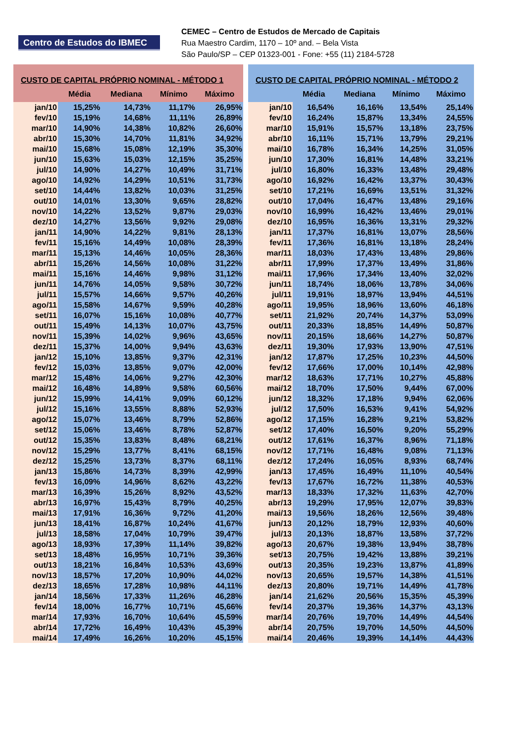Centro de Estudos do IBMEC
CEMEC – Centro de Estudos de Mercado de Capitais
Rua Maestro Cardim, 1170 – 10º and. – Bela Vista
São Paulo/SP – CEP 01323-001 - Fone: +55 (11) 2184-5728
| CUSTO DE CAPITAL PRÓPRIO NOMINAL - MÉTODO 1 | | | | |
| --- | --- | --- | --- | --- |
| | Média | Mediana | Mínimo | Máximo |
| jan/10 | 15,25% | 14,73% | 11,17% | 26,95% |
| fev/10 | 15,19% | 14,68% | 11,11% | 26,89% |
| mar/10 | 14,90% | 14,38% | 10,82% | 26,60% |
| abr/10 | 15,30% | 14,70% | 11,81% | 34,92% |
| mai/10 | 15,68% | 15,08% | 12,19% | 35,30% |
| jun/10 | 15,63% | 15,03% | 12,15% | 35,25% |
| jul/10 | 14,90% | 14,27% | 10,49% | 31,71% |
| ago/10 | 14,92% | 14,29% | 10,51% | 31,73% |
| set/10 | 14,44% | 13,82% | 10,03% | 31,25% |
| out/10 | 14,01% | 13,30% | 9,65% | 28,82% |
| nov/10 | 14,22% | 13,52% | 9,87% | 29,03% |
| dez/10 | 14,27% | 13,56% | 9,92% | 29,08% |
| jan/11 | 14,90% | 14,22% | 9,81% | 28,13% |
| fev/11 | 15,16% | 14,49% | 10,08% | 28,39% |
| mar/11 | 15,13% | 14,46% | 10,05% | 28,36% |
| abr/11 | 15,26% | 14,56% | 10,08% | 31,22% |
| mai/11 | 15,16% | 14,46% | 9,98% | 31,12% |
| jun/11 | 14,76% | 14,05% | 9,58% | 30,72% |
| jul/11 | 15,57% | 14,66% | 9,57% | 40,26% |
| ago/11 | 15,58% | 14,67% | 9,59% | 40,28% |
| set/11 | 16,07% | 15,16% | 10,08% | 40,77% |
| out/11 | 15,49% | 14,13% | 10,07% | 43,75% |
| nov/11 | 15,39% | 14,02% | 9,96% | 43,65% |
| dez/11 | 15,37% | 14,00% | 9,94% | 43,63% |
| jan/12 | 15,10% | 13,85% | 9,37% | 42,31% |
| fev/12 | 15,03% | 13,85% | 9,07% | 42,00% |
| mar/12 | 15,48% | 14,06% | 9,27% | 42,30% |
| mai/12 | 16,48% | 14,89% | 9,58% | 60,56% |
| jun/12 | 15,99% | 14,41% | 9,09% | 60,12% |
| jul/12 | 15,16% | 13,55% | 8,88% | 52,93% |
| ago/12 | 15,07% | 13,46% | 8,79% | 52,86% |
| set/12 | 15,06% | 13,46% | 8,78% | 52,87% |
| out/12 | 15,35% | 13,83% | 8,48% | 68,21% |
| nov/12 | 15,29% | 13,77% | 8,41% | 68,15% |
| dez/12 | 15,25% | 13,73% | 8,37% | 68,11% |
| jan/13 | 15,86% | 14,73% | 8,39% | 42,99% |
| fev/13 | 16,09% | 14,96% | 8,62% | 43,22% |
| mar/13 | 16,39% | 15,26% | 8,92% | 43,52% |
| abr/13 | 16,97% | 15,43% | 8,79% | 40,25% |
| mai/13 | 17,91% | 16,36% | 9,72% | 41,20% |
| jun/13 | 18,41% | 16,87% | 10,24% | 41,67% |
| jul/13 | 18,58% | 17,04% | 10,79% | 39,47% |
| ago/13 | 18,93% | 17,39% | 11,14% | 39,82% |
| set/13 | 18,48% | 16,95% | 10,71% | 39,36% |
| out/13 | 18,21% | 16,84% | 10,53% | 43,69% |
| nov/13 | 18,57% | 17,20% | 10,90% | 44,02% |
| dez/13 | 18,65% | 17,28% | 10,98% | 44,11% |
| jan/14 | 18,56% | 17,33% | 11,26% | 46,28% |
| fev/14 | 18,00% | 16,77% | 10,71% | 45,66% |
| mar/14 | 17,93% | 16,70% | 10,64% | 45,59% |
| abr/14 | 17,72% | 16,49% | 10,43% | 45,39% |
| mai/14 | 17,49% | 16,26% | 10,20% | 45,15% |
| CUSTO DE CAPITAL PRÓPRIO NOMINAL - MÉTODO 2 | | | | |
| --- | --- | --- | --- | --- |
| | Média | Mediana | Mínimo | Máximo |
| jan/10 | 16,54% | 16,16% | 13,54% | 25,14% |
| fev/10 | 16,24% | 15,87% | 13,34% | 24,55% |
| mar/10 | 15,91% | 15,57% | 13,18% | 23,75% |
| abr/10 | 16,11% | 15,71% | 13,79% | 29,21% |
| mai/10 | 16,78% | 16,34% | 14,25% | 31,05% |
| jun/10 | 17,30% | 16,81% | 14,48% | 33,21% |
| jul/10 | 16,80% | 16,33% | 13,48% | 29,48% |
| ago/10 | 16,92% | 16,42% | 13,37% | 30,43% |
| set/10 | 17,21% | 16,69% | 13,51% | 31,32% |
| out/10 | 17,04% | 16,47% | 13,48% | 29,16% |
| nov/10 | 16,99% | 16,42% | 13,46% | 29,01% |
| dez/10 | 16,95% | 16,36% | 13,31% | 29,32% |
| jan/11 | 17,37% | 16,81% | 13,07% | 28,56% |
| fev/11 | 17,36% | 16,81% | 13,18% | 28,24% |
| mar/11 | 18,03% | 17,43% | 13,48% | 29,86% |
| abr/11 | 17,99% | 17,37% | 13,49% | 31,86% |
| mai/11 | 17,96% | 17,34% | 13,40% | 32,02% |
| jun/11 | 18,74% | 18,06% | 13,78% | 34,06% |
| jul/11 | 19,91% | 18,97% | 13,94% | 44,51% |
| ago/11 | 19,95% | 18,96% | 13,60% | 46,18% |
| set/11 | 21,92% | 20,74% | 14,37% | 53,09% |
| out/11 | 20,33% | 18,85% | 14,49% | 50,87% |
| nov/11 | 20,15% | 18,66% | 14,27% | 50,87% |
| dez/11 | 19,30% | 17,93% | 13,90% | 47,51% |
| jan/12 | 17,87% | 17,25% | 10,23% | 44,50% |
| fev/12 | 17,66% | 17,00% | 10,14% | 42,98% |
| mar/12 | 18,63% | 17,71% | 10,27% | 45,88% |
| mai/12 | 18,70% | 17,50% | 9,44% | 67,00% |
| jun/12 | 18,32% | 17,18% | 9,94% | 62,06% |
| jul/12 | 17,50% | 16,53% | 9,41% | 54,92% |
| ago/12 | 17,15% | 16,28% | 9,21% | 53,82% |
| set/12 | 17,40% | 16,50% | 9,20% | 55,29% |
| out/12 | 17,61% | 16,37% | 8,96% | 71,18% |
| nov/12 | 17,71% | 16,48% | 9,08% | 71,13% |
| dez/12 | 17,24% | 16,05% | 8,93% | 68,74% |
| jan/13 | 17,45% | 16,49% | 11,10% | 40,54% |
| fev/13 | 17,67% | 16,72% | 11,38% | 40,53% |
| mar/13 | 18,33% | 17,32% | 11,63% | 42,70% |
| abr/13 | 19,29% | 17,95% | 12,07% | 39,83% |
| mai/13 | 19,56% | 18,26% | 12,56% | 39,48% |
| jun/13 | 20,12% | 18,79% | 12,93% | 40,60% |
| jul/13 | 20,13% | 18,87% | 13,58% | 37,72% |
| ago/13 | 20,67% | 19,38% | 13,94% | 38,78% |
| set/13 | 20,75% | 19,42% | 13,88% | 39,21% |
| out/13 | 20,35% | 19,23% | 13,87% | 41,89% |
| nov/13 | 20,65% | 19,57% | 14,38% | 41,51% |
| dez/13 | 20,80% | 19,71% | 14,49% | 41,78% |
| jan/14 | 21,62% | 20,56% | 15,35% | 45,39% |
| fev/14 | 20,37% | 19,36% | 14,37% | 43,13% |
| mar/14 | 20,76% | 19,70% | 14,49% | 44,54% |
| abr/14 | 20,75% | 19,70% | 14,50% | 44,50% |
| mai/14 | 20,46% | 19,39% | 14,14% | 44,43% |